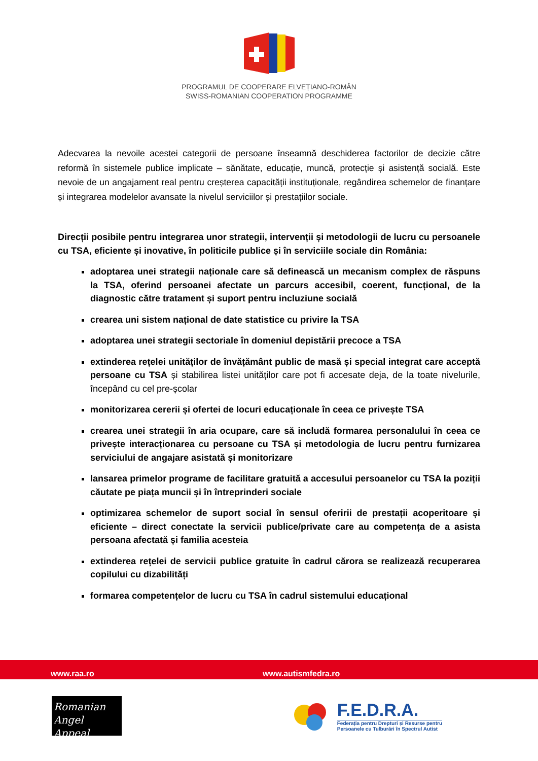PROGRAMUL DE COOPERARE ELVEȚIANO-ROMÂN
SWISS-ROMANIAN COOPERATION PROGRAMME
Adecvarea la nevoile acestei categorii de persoane înseamnă deschiderea factorilor de decizie către reformă în sistemele publice implicate – sănătate, educație, muncă, protecție și asistență socială. Este nevoie de un angajament real pentru creșterea capacității instituționale, regândirea schemelor de finanțare și integrarea modelelor avansate la nivelul serviciilor și prestațiilor sociale.
Direcții posibile pentru integrarea unor strategii, intervenții și metodologii de lucru cu persoanele cu TSA, eficiente și inovative, în politicile publice și în serviciile sociale din România:
adoptarea unei strategii naționale care să definească un mecanism complex de răspuns la TSA, oferind persoanei afectate un parcurs accesibil, coerent, funcțional, de la diagnostic către tratament și suport pentru incluziune socială
crearea uni sistem național de date statistice cu privire la TSA
adoptarea unei strategii sectoriale în domeniul depistării precoce a TSA
extinderea rețelei unităților de învățământ public de masă și special integrat care acceptă persoane cu TSA și stabilirea listei unităților care pot fi accesate deja, de la toate nivelurile, începând cu cel pre-școlar
monitorizarea cererii și ofertei de locuri educaționale în ceea ce privește TSA
crearea unei strategii în aria ocupare, care să includă formarea personalului în ceea ce privește interacționarea cu persoane cu TSA și metodologia de lucru pentru furnizarea serviciului de angajare asistată și monitorizare
lansarea primelor programe de facilitare gratuită a accesului persoanelor cu TSA la poziții căutate pe piața muncii și în întreprinderi sociale
optimizarea schemelor de suport social în sensul oferirii de prestații acoperitoare și eficiente – direct conectate la servicii publice/private care au competența de a asista persoana afectată și familia acesteia
extinderea rețelei de servicii publice gratuite în cadrul cărora se realizează recuperarea copilului cu dizabilități
formarea competențelor de lucru cu TSA în cadrul sistemului educațional
www.raa.ro www.autismfedra.ro
Romanian
Angel Appeal
F.E.D.R.A.
Federația pentru Drepturi și Resurse pentru
Persoanele cu Tulburări în Spectrul Autist